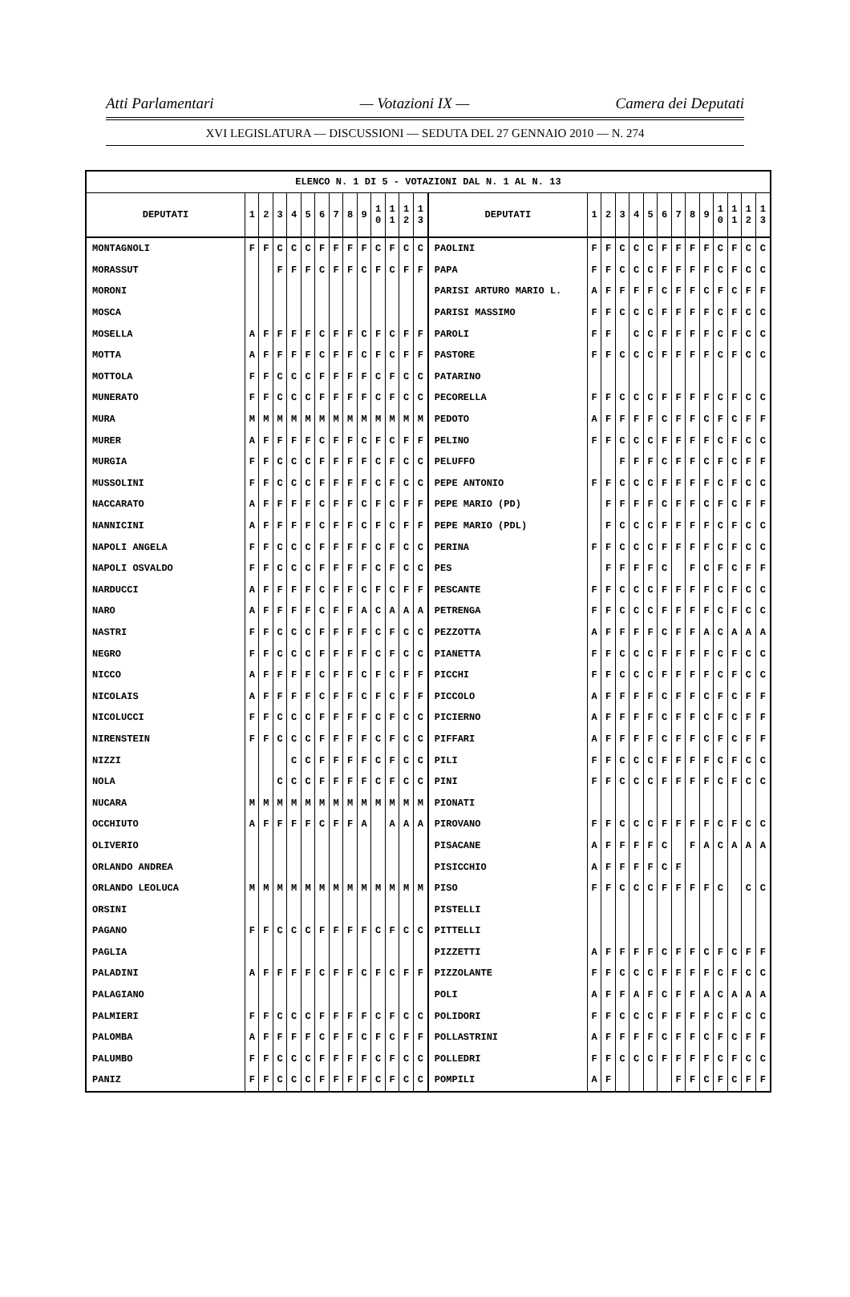Atti Parlamentari — Votazioni IX — Camera dei Deputati
XVI LEGISLATURA — DISCUSSIONI — SEDUTA DEL 27 GENNAIO 2010 — N. 274
| ELENCO N. 1 DI 5 - VOTAZIONI DAL N. 1 AL N. 13 | | | | | | | | | | | | | | | | | | | | | | | | | | | |
| --- | --- | --- | --- | --- | --- | --- | --- | --- | --- | --- | --- | --- | --- | --- | --- | --- | --- | --- | --- | --- | --- | --- | --- | --- | --- | --- | --- |
| DEPUTATI | 1 | 2 | 3 | 4 | 5 | 6 | 7 | 8 | 9 | 1 0 | 1 1 | 1 2 | 1 3 | DEPUTATI | 1 | 2 | 3 | 4 | 5 | 6 | 7 | 8 | 9 | 1 0 | 1 1 | 1 2 | 1 3 |
| MONTAGNOLI | F | F | C | C | C | F | F | F | F | C | F | C | C | PAOLINI | F | F | C | C | C | F | F | F | F | C | F | C | C |
| MORASSUT | | | F | F | F | C | F | F | C | F | C | F | F | PAPA | F | F | C | C | C | F | F | F | F | C | F | C | C |
| MORONI | | | | | | | | | | | | | | PARISI ARTURO MARIO L. | A | F | F | F | F | C | F | F | C | F | C | F | F |
| MOSCA | | | | | | | | | | | | | | PARISI MASSIMO | F | F | C | C | C | F | F | F | F | C | F | C | C |
| MOSELLA | A | F | F | F | F | C | F | F | C | F | C | F | F | PAROLI | F | F | | C | C | F | F | F | F | C | F | C | C |
| MOTTA | A | F | F | F | F | C | F | F | C | F | C | F | F | PASTORE | F | F | C | C | C | F | F | F | F | C | F | C | C |
| MOTTOLA | F | F | C | C | C | F | F | F | F | C | F | C | C | PATARINO | | | | | | | | | | | | | |
| MUNERATO | F | F | C | C | C | F | F | F | F | C | F | C | C | PECORELLA | F | F | C | C | C | F | F | F | F | C | F | C | C |
| MURA | M | M | M | M | M | M | M | M | M | M | M | M | M | PEDOTO | A | F | F | F | F | C | F | F | C | F | C | F | F |
| MURER | A | F | F | F | F | C | F | F | C | F | C | F | F | PELINO | F | F | C | C | C | F | F | F | F | C | F | C | C |
| MURGIA | F | F | C | C | C | F | F | F | F | C | F | C | C | PELUFFO | | | F | F | F | C | F | F | C | F | C | F | F |
| MUSSOLINI | F | F | C | C | C | F | F | F | F | C | F | C | C | PEPE ANTONIO | F | F | C | C | C | F | F | F | F | C | F | C | C |
| NACCARATO | A | F | F | F | F | C | F | F | C | F | C | F | F | PEPE MARIO (PD) | | F | F | F | F | C | F | F | C | F | C | F | F |
| NANNICINI | A | F | F | F | F | C | F | F | C | F | C | F | F | PEPE MARIO (PDL) | | F | C | C | C | F | F | F | F | C | F | C | C |
| NAPOLI ANGELA | F | F | C | C | C | F | F | F | F | C | F | C | C | PERINA | F | F | C | C | C | F | F | F | F | C | F | C | C |
| NAPOLI OSVALDO | F | F | C | C | C | F | F | F | F | C | F | C | C | PES | | F | F | F | F | C | | F | C | F | C | F | F |
| NARDUCCI | A | F | F | F | F | C | F | F | C | F | C | F | F | PESCANTE | F | F | C | C | C | F | F | F | F | C | F | C | C |
| NARO | A | F | F | F | F | C | F | F | A | C | A | A | A | PETRENGA | F | F | C | C | C | F | F | F | F | C | F | C | C |
| NASTRI | F | F | C | C | C | F | F | F | F | C | F | C | C | PEZZOTTA | A | F | F | F | F | C | F | F | A | C | A | A | A |
| NEGRO | F | F | C | C | C | F | F | F | F | C | F | C | C | PIANETTA | F | F | C | C | C | F | F | F | F | C | F | C | C |
| NICCO | A | F | F | F | F | C | F | F | C | F | C | F | F | PICCHI | F | F | C | C | C | F | F | F | F | C | F | C | C |
| NICOLAIS | A | F | F | F | F | C | F | F | C | F | C | F | F | PICCOLO | A | F | F | F | F | C | F | F | C | F | C | F | F |
| NICOLUCCI | F | F | C | C | C | F | F | F | F | C | F | C | C | PICIERNO | A | F | F | F | F | C | F | F | C | F | C | F | F |
| NIRENSTEIN | F | F | C | C | C | F | F | F | F | C | F | C | C | PIFFARI | A | F | F | F | F | C | F | F | C | F | C | F | F |
| NIZZI | | | | C | C | F | F | F | F | C | F | C | C | PILI | F | F | C | C | C | F | F | F | F | C | F | C | C |
| NOLA | | | C | C | C | F | F | F | F | C | F | C | C | PINI | F | F | C | C | C | F | F | F | F | C | F | C | C |
| NUCARA | M | M | M | M | M | M | M | M | M | M | M | M | M | PIONATI | | | | | | | | | | | | | |
| OCCHIUTO | A | F | F | F | F | C | F | F | A | | A | A | A | PIROVANO | F | F | C | C | C | F | F | F | F | C | F | C | C |
| OLIVERIO | | | | | | | | | | | | | | PISACANE | A | F | F | F | F | C | | F | A | C | A | A | A |
| ORLANDO ANDREA | | | | | | | | | | | | | | PISICCHIO | A | F | F | F | F | C | F | | | | | | |
| ORLANDO LEOLUCA | M | M | M | M | M | M | M | M | M | M | M | M | M | PISO | F | F | C | C | C | F | F | F | F | C | | C | C |
| ORSINI | | | | | | | | | | | | | | PISTELLI | | | | | | | | | | | | | |
| PAGANO | F | F | C | C | C | F | F | F | F | C | F | C | C | PITTELLI | | | | | | | | | | | | | |
| PAGLIA | | | | | | | | | | | | | | PIZZETTI | A | F | F | F | F | C | F | F | C | F | C | F | F |
| PALADINI | A | F | F | F | F | C | F | F | C | F | C | F | F | PIZZOLANTE | F | F | C | C | C | F | F | F | F | C | F | C | C |
| PALAGIANO | | | | | | | | | | | | | | POLI | A | F | F | A | F | C | F | F | A | C | A | A | A |
| PALMIERI | F | F | C | C | C | F | F | F | F | C | F | C | C | POLIDORI | F | F | C | C | C | F | F | F | F | C | F | C | C |
| PALOMBA | A | F | F | F | F | C | F | F | C | F | C | F | F | POLLASTRINI | A | F | F | F | F | C | F | F | C | F | C | F | F |
| PALUMBO | F | F | C | C | C | F | F | F | F | C | F | C | C | POLLEDRI | F | F | C | C | C | F | F | F | F | C | F | C | C |
| PANIZ | F | F | C | C | C | F | F | F | F | C | F | C | C | POMPILI | A | F | | | | | F | F | C | F | C | F | F |